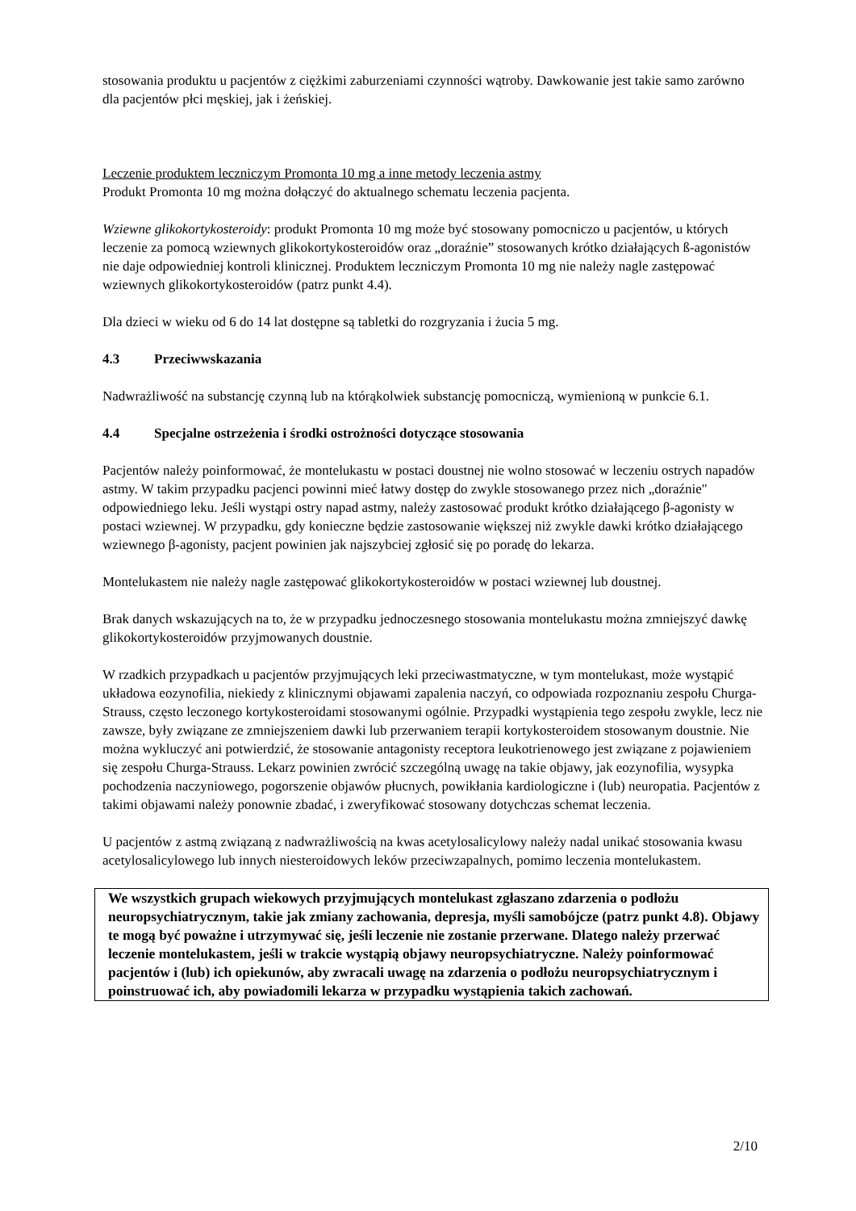stosowania produktu u pacjentów z ciężkimi zaburzeniami czynności wątroby. Dawkowanie jest takie samo zarówno dla pacjentów płci męskiej, jak i żeńskiej.
Leczenie produktem leczniczym Promonta 10 mg a inne metody leczenia astmy
Produkt Promonta 10 mg można dołączyć do aktualnego schematu leczenia pacjenta.
Wziewne glikokortykosteroidy: produkt Promonta 10 mg może być stosowany pomocniczo u pacjentów, u których leczenie za pomocą wziewnych glikokortykosteroidów oraz „doraźnie” stosowanych krótko działających ß-agonistów nie daje odpowiedniej kontroli klinicznej. Produktem leczniczym Promonta 10 mg nie należy nagle zastępować wziewnych glikokortykosteroidów (patrz punkt 4.4).
Dla dzieci w wieku od 6 do 14 lat dostępne są tabletki do rozgryzania i żucia 5 mg.
4.3 Przeciwwskazania
Nadwrażliwość na substancję czynną lub na którąkolwiek substancję pomocniczą, wymienioną w punkcie 6.1.
4.4 Specjalne ostrzeżenia i środki ostrożności dotyczące stosowania
Pacjentów należy poinformować, że montelukastu w postaci doustnej nie wolno stosować w leczeniu ostrych napadów astmy. W takim przypadku pacjenci powinni mieć łatwy dostęp do zwykle stosowanego przez nich „doraźnie" odpowiedniego leku. Jeśli wystąpi ostry napad astmy, należy zastosować produkt krótko działającego β-agonisty w postaci wziewnej. W przypadku, gdy konieczne będzie zastosowanie większej niż zwykle dawki krótko działającego wziewnego β-agonisty, pacjent powinien jak najszybciej zgłosić się po poradę do lekarza.
Montelukastem nie należy nagle zastępować glikokortykosteroidów w postaci wziewnej lub doustnej.
Brak danych wskazujących na to, że w przypadku jednoczesnego stosowania montelukastu można zmniejszyć dawkę glikokortykosteroidów przyjmowanych doustnie.
W rzadkich przypadkach u pacjentów przyjmujących leki przeciwastmatyczne, w tym montelukast, może wystąpić układowa eozynofilia, niekiedy z klinicznymi objawami zapalenia naczyń, co odpowiada rozpoznaniu zespołu Churga-Strauss, często leczonego kortykosteroidami stosowanymi ogólnie. Przypadki wystąpienia tego zespołu zwykle, lecz nie zawsze, były związane ze zmniejszeniem dawki lub przerwaniem terapii kortykosteroidem stosowanym doustnie. Nie można wykluczyć ani potwierdzić, że stosowanie antagonisty receptora leukotrienowego jest związane z pojawieniem się zespołu Churga-Strauss. Lekarz powinien zwrócić szczególną uwagę na takie objawy, jak eozynofilia, wysypka pochodzenia naczyniowego, pogorszenie objawów płucnych, powikłania kardiologiczne i (lub) neuropatia. Pacjentów z takimi objawami należy ponownie zbadać, i zweryfikować stosowany dotychczas schemat leczenia.
U pacjentów z astmą związaną z nadwrażliwością na kwas acetylosalicylowy należy nadal unikać stosowania kwasu acetylosalicylowego lub innych niesteroidowych leków przeciwzapalnych, pomimo leczenia montelukastem.
We wszystkich grupach wiekowych przyjmujących montelukast zgłaszano zdarzenia o podłożu neuropsychiatrycznym, takie jak zmiany zachowania, depresja, myśli samobójcze (patrz punkt 4.8). Objawy te mogą być poważne i utrzymywać się, jeśli leczenie nie zostanie przerwane. Dlatego należy przerwać leczenie montelukastem, jeśli w trakcie wystąpią objawy neuropsychiatryczne. Należy poinformować pacjentów i (lub) ich opiekunów, aby zwracali uwagę na zdarzenia o podłożu neuropsychiatrycznym i poinstruować ich, aby powiadomili lekarza w przypadku wystąpienia takich zachowań.
2/10